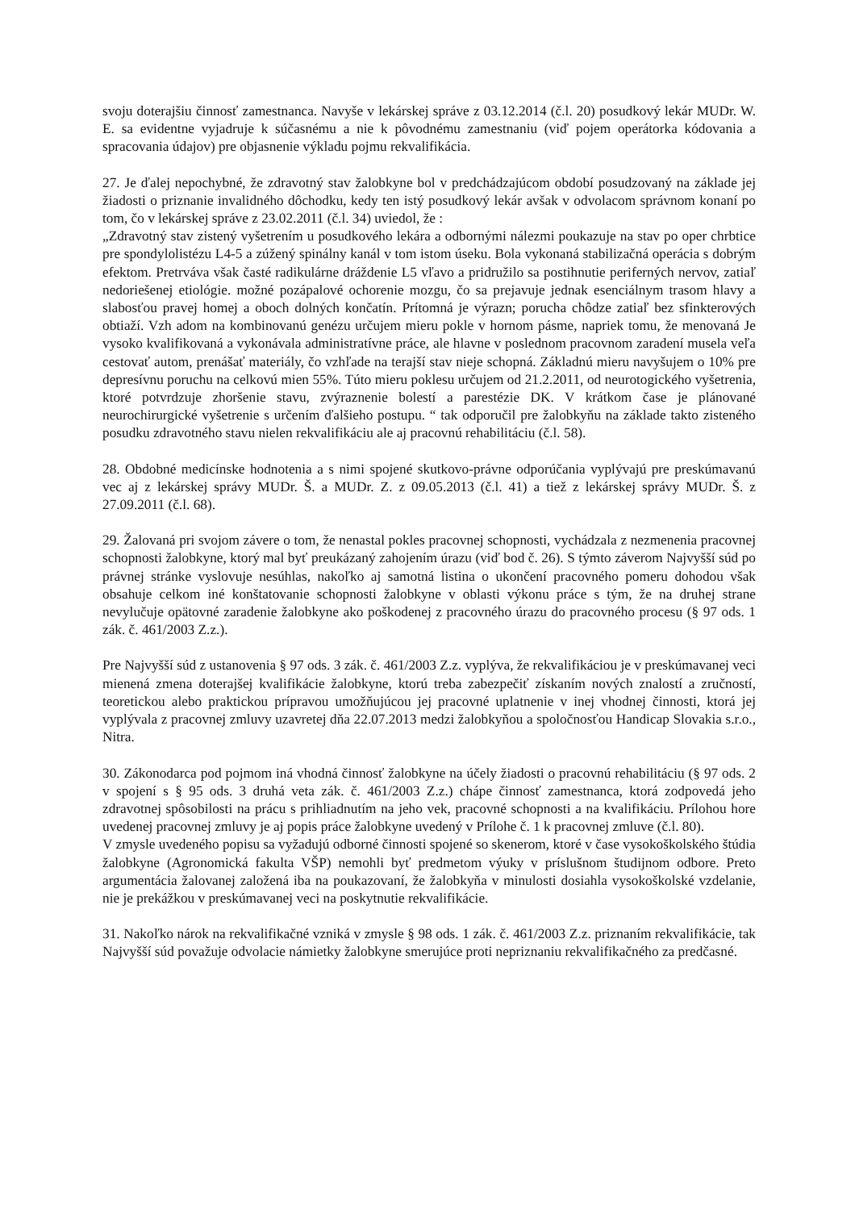svoju doterajšiu činnosť zamestnanca. Navyše v lekárskej správe z 03.12.2014 (č.l. 20) posudkový lekár MUDr. W. E. sa evidentne vyjadruje k súčasnému a nie k pôvodnému zamestnaniu (viď pojem operátorka kódovania a spracovania údajov) pre objasnenie výkladu pojmu rekvalifikácia.
27. Je ďalej nepochybné, že zdravotný stav žalobkyne bol v predchádzajúcom období posudzovaný na základe jej žiadosti o priznanie invalidného dôchodku, kedy ten istý posudkový lekár avšak v odvolacom správnom konaní po tom, čo v lekárskej správe z 23.02.2011 (č.l. 34) uviedol, že :
„Zdravotný stav zistený vyšetrením u posudkového lekára a odbornými nálezmi poukazuje na stav po oper chrbtice pre spondylolistézu L4-5 a zúžený spinálny kanál v tom istom úseku. Bola vykonaná stabilizačná operácia s dobrým efektom. Pretrváva však časté radikulárne dráždenie L5 vľavo a pridružilo sa postihnutie periferných nervov, zatiaľ nedoriešenej etiológie. možné pozápalové ochorenie mozgu, čo sa prejavuje jednak esenciálnym trasom hlavy a slabosťou pravej homej a oboch dolných končatín. Prítomná je výrazn; porucha chôdze zatiaľ bez sfinkterových obtiaží. Vzh adom na kombinovanú genézu určujem mieru pokle v hornom pásme, napriek tomu, že menovaná Je vysoko kvalifikovaná a vykonávala administratívne práce, ale hlavne v poslednom pracovnom zaradení musela veľa cestovať autom, prenášať materiály, čo vzhľade na terajší stav nieje schopná. Základnú mieru navyšujem o 10% pre depresívnu poruchu na celkovú mien 55%. Túto mieru poklesu určujem od 21.2.2011, od neurotogického vyšetrenia, ktoré potvrdzuje zhoršenie stavu, zvýraznenie bolestí a parestézie DK. V krátkom čase je plánované neurochirurgické vyšetrenie s určením ďalšieho postupu. “ tak odporučil pre žalobkyňu na základe takto zisteného posudku zdravotného stavu nielen rekvalifikáciu ale aj pracovnú rehabilitáciu (č.l. 58).
28. Obdobné medicínske hodnotenia a s nimi spojené skutkovo-právne odporúčania vyplývajú pre preskúmavanú vec aj z lekárskej správy MUDr. Š. a MUDr. Z. z 09.05.2013 (č.l. 41) a tiež z lekárskej správy MUDr. Š. z 27.09.2011 (č.l. 68).
29. Žalovaná pri svojom závere o tom, že nenastal pokles pracovnej schopnosti, vychádzala z nezmenenia pracovnej schopnosti žalobkyne, ktorý mal byť preukázaný zahojením úrazu (viď bod č. 26). S týmto záverom Najvyšší súd po právnej stránke vyslovuje nesúhlas, nakoľko aj samotná listina o ukončení pracovného pomeru dohodou však obsahuje celkom iné konštatovanie schopnosti žalobkyne v oblasti výkonu práce s tým, že na druhej strane nevylučuje opätovné zaradenie žalobkyne ako poškodenej z pracovného úrazu do pracovného procesu (§ 97 ods. 1 zák. č. 461/2003 Z.z.).
Pre Najvyšší súd z ustanovenia § 97 ods. 3 zák. č. 461/2003 Z.z. vyplýva, že rekvalifikáciou je v preskúmavanej veci mienená zmena doterajšej kvalifikácie žalobkyne, ktorú treba zabezpečiť získaním nových znalostí a zručností, teoretickou alebo praktickou prípravou umožňujúcou jej pracovné uplatnenie v inej vhodnej činnosti, ktorá jej vyplývala z pracovnej zmluvy uzavretej dňa 22.07.2013 medzi žalobkyňou a spoločnosťou Handicap Slovakia s.r.o., Nitra.
30. Zákonodarca pod pojmom iná vhodná činnosť žalobkyne na účely žiadosti o pracovnú rehabilitáciu (§ 97 ods. 2 v spojení s § 95 ods. 3 druhá veta zák. č. 461/2003 Z.z.) chápe činnosť zamestnanca, ktorá zodpovedá jeho zdravotnej spôsobilosti na prácu s prihliadnutím na jeho vek, pracovné schopnosti a na kvalifikáciu. Prílohou hore uvedenej pracovnej zmluvy je aj popis práce žalobkyne uvedený v Prílohe č. 1 k pracovnej zmluve (č.l. 80).
V zmysle uvedeného popisu sa vyžadujú odborné činnosti spojené so skenerom, ktoré v čase vysokoškolského štúdia žalobkyne (Agronomická fakulta VŠP) nemohli byť predmetom výuky v príslušnom študijnom odbore. Preto argumentácia žalovanej založená iba na poukazovaní, že žalobkyňa v minulosti dosiahla vysokoškolské vzdelanie, nie je prekážkou v preskúmavanej veci na poskytnutie rekvalifikácie.
31. Nakoľko nárok na rekvalifikačné vzniká v zmysle § 98 ods. 1 zák. č. 461/2003 Z.z. priznaním rekvalifikácie, tak Najvyšší súd považuje odvolacie námietky žalobkyne smerujúce proti nepriznaniu rekvalifikačného za predčasné.